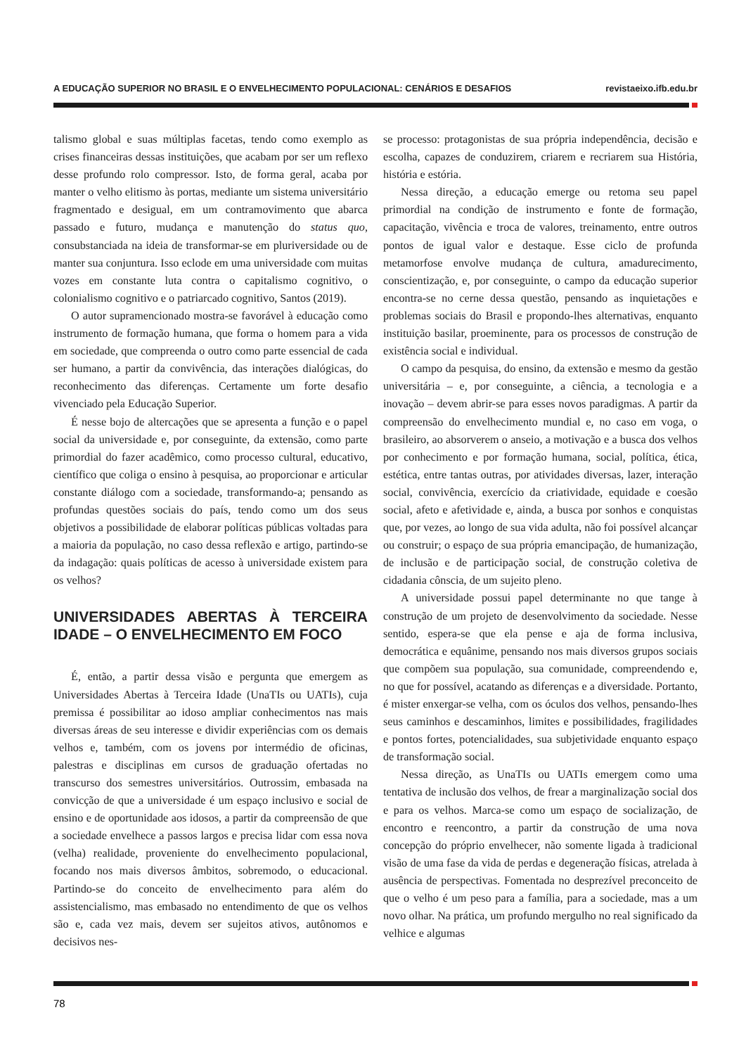A EDUCAÇÃO SUPERIOR NO BRASIL E O ENVELHECIMENTO POPULACIONAL: CENÁRIOS E DESAFIOS revistaeixo.ifb.edu.br
talismo global e suas múltiplas facetas, tendo como exemplo as crises financeiras dessas instituições, que acabam por ser um reflexo desse profundo rolo compressor. Isto, de forma geral, acaba por manter o velho elitismo às portas, mediante um sistema universitário fragmentado e desigual, em um contramovimento que abarca passado e futuro, mudança e manutenção do status quo, consubstanciada na ideia de transformar-se em pluriversidade ou de manter sua conjuntura. Isso eclode em uma universidade com muitas vozes em constante luta contra o capitalismo cognitivo, o colonialismo cognitivo e o patriarcado cognitivo, Santos (2019).
O autor supramencionado mostra-se favorável à educação como instrumento de formação humana, que forma o homem para a vida em sociedade, que compreenda o outro como parte essencial de cada ser humano, a partir da convivência, das interações dialógicas, do reconhecimento das diferenças. Certamente um forte desafio vivenciado pela Educação Superior.
É nesse bojo de altercações que se apresenta a função e o papel social da universidade e, por conseguinte, da extensão, como parte primordial do fazer acadêmico, como processo cultural, educativo, científico que coliga o ensino à pesquisa, ao proporcionar e articular constante diálogo com a sociedade, transformando-a; pensando as profundas questões sociais do país, tendo como um dos seus objetivos a possibilidade de elaborar políticas públicas voltadas para a maioria da população, no caso dessa reflexão e artigo, partindo-se da indagação: quais políticas de acesso à universidade existem para os velhos?
UNIVERSIDADES ABERTAS À TERCEIRA IDADE – O ENVELHECIMENTO EM FOCO
É, então, a partir dessa visão e pergunta que emergem as Universidades Abertas à Terceira Idade (UnaTIs ou UATIs), cuja premissa é possibilitar ao idoso ampliar conhecimentos nas mais diversas áreas de seu interesse e dividir experiências com os demais velhos e, também, com os jovens por intermédio de oficinas, palestras e disciplinas em cursos de graduação ofertadas no transcurso dos semestres universitários. Outrossim, embasada na convicção de que a universidade é um espaço inclusivo e social de ensino e de oportunidade aos idosos, a partir da compreensão de que a sociedade envelhece a passos largos e precisa lidar com essa nova (velha) realidade, proveniente do envelhecimento populacional, focando nos mais diversos âmbitos, sobremodo, o educacional. Partindo-se do conceito de envelhecimento para além do assistencialismo, mas embasado no entendimento de que os velhos são e, cada vez mais, devem ser sujeitos ativos, autônomos e decisivos nes-
se processo: protagonistas de sua própria independência, decisão e escolha, capazes de conduzirem, criarem e recriarem sua História, história e estória.
Nessa direção, a educação emerge ou retoma seu papel primordial na condição de instrumento e fonte de formação, capacitação, vivência e troca de valores, treinamento, entre outros pontos de igual valor e destaque. Esse ciclo de profunda metamorfose envolve mudança de cultura, amadurecimento, conscientização, e, por conseguinte, o campo da educação superior encontra-se no cerne dessa questão, pensando as inquietações e problemas sociais do Brasil e propondo-lhes alternativas, enquanto instituição basilar, proeminente, para os processos de construção de existência social e individual.
O campo da pesquisa, do ensino, da extensão e mesmo da gestão universitária – e, por conseguinte, a ciência, a tecnologia e a inovação – devem abrir-se para esses novos paradigmas. A partir da compreensão do envelhecimento mundial e, no caso em voga, o brasileiro, ao absorverem o anseio, a motivação e a busca dos velhos por conhecimento e por formação humana, social, política, ética, estética, entre tantas outras, por atividades diversas, lazer, interação social, convivência, exercício da criatividade, equidade e coesão social, afeto e afetividade e, ainda, a busca por sonhos e conquistas que, por vezes, ao longo de sua vida adulta, não foi possível alcançar ou construir; o espaço de sua própria emancipação, de humanização, de inclusão e de participação social, de construção coletiva de cidadania cônscia, de um sujeito pleno.
A universidade possui papel determinante no que tange à construção de um projeto de desenvolvimento da sociedade. Nesse sentido, espera-se que ela pense e aja de forma inclusiva, democrática e equânime, pensando nos mais diversos grupos sociais que compõem sua população, sua comunidade, compreendendo e, no que for possível, acatando as diferenças e a diversidade. Portanto, é mister enxergar-se velha, com os óculos dos velhos, pensando-lhes seus caminhos e descaminhos, limites e possibilidades, fragilidades e pontos fortes, potencialidades, sua subjetividade enquanto espaço de transformação social.
Nessa direção, as UnaTIs ou UATIs emergem como uma tentativa de inclusão dos velhos, de frear a marginalização social dos e para os velhos. Marca-se como um espaço de socialização, de encontro e reencontro, a partir da construção de uma nova concepção do próprio envelhecer, não somente ligada à tradicional visão de uma fase da vida de perdas e degeneração físicas, atrelada à ausência de perspectivas. Fomentada no desprezível preconceito de que o velho é um peso para a família, para a sociedade, mas a um novo olhar. Na prática, um profundo mergulho no real significado da velhice e algumas
78